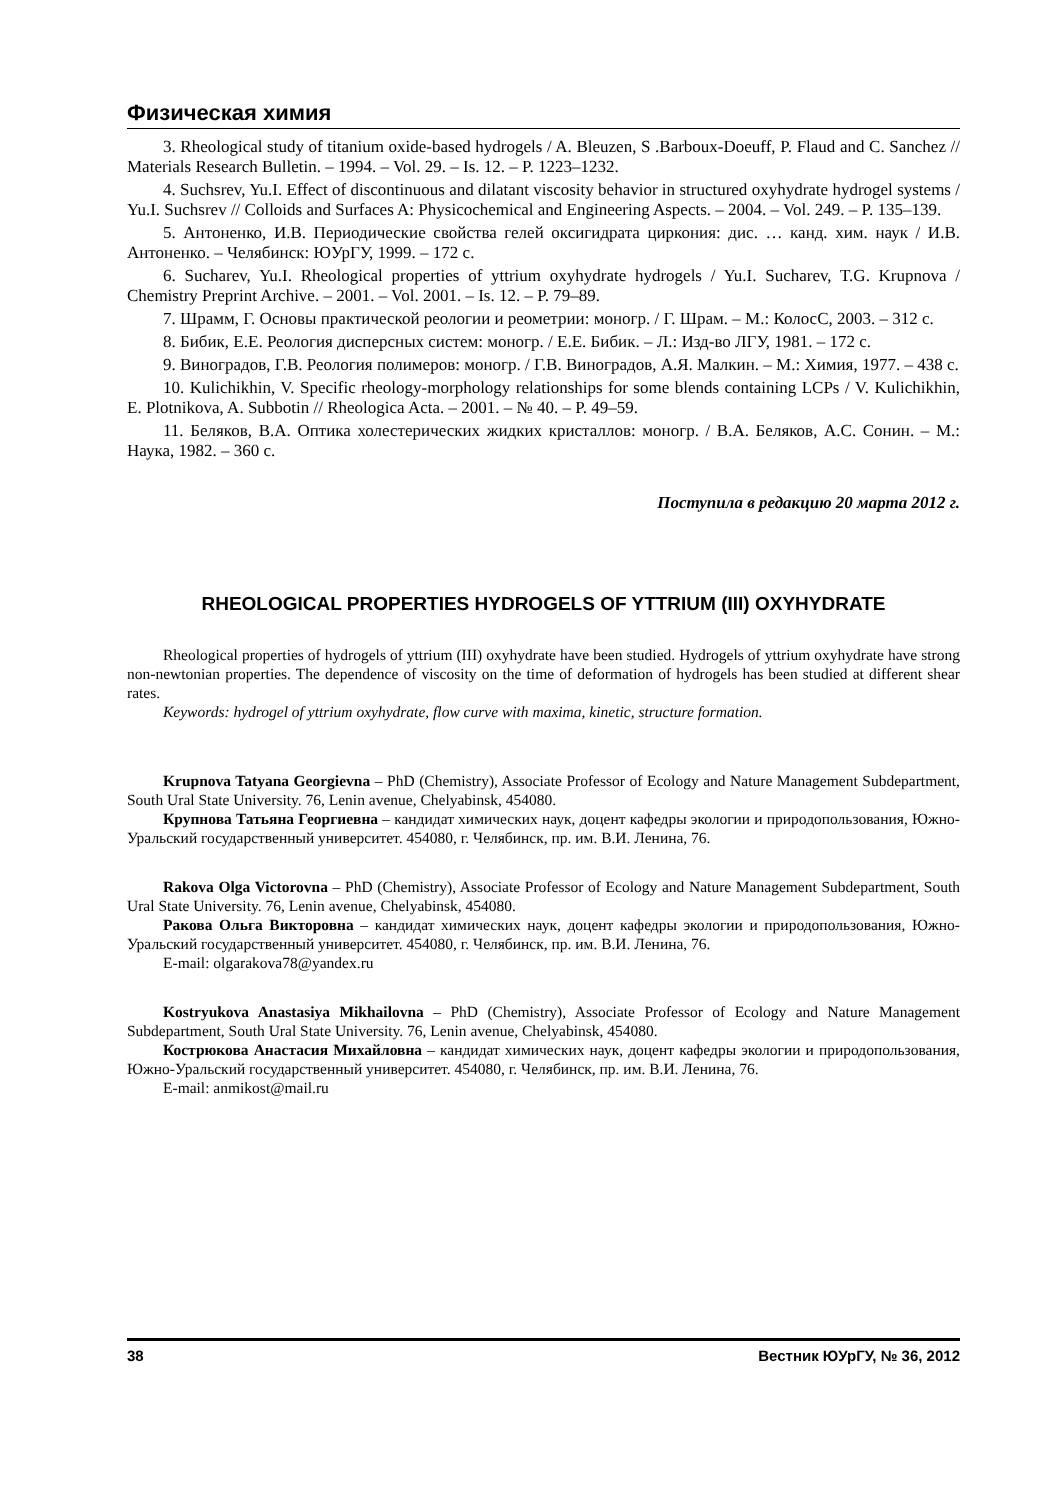Физическая химия
3. Rheological study of titanium oxide-based hydrogels / A. Bleuzen, S .Barboux-Doeuff, P. Flaud and C. Sanchez // Materials Research Bulletin. – 1994. – Vol. 29. – Is. 12. – P. 1223–1232.
4. Suchsrev, Yu.I. Effect of discontinuous and dilatant viscosity behavior in structured oxyhydrate hydrogel systems / Yu.I. Suchsrev // Colloids and Surfaces A: Physicochemical and Engineering Aspects. – 2004. – Vol. 249. – P. 135–139.
5. Антоненко, И.В. Периодические свойства гелей оксигидрата циркония: дис. … канд. хим. наук / И.В. Антоненко. – Челябинск: ЮУрГУ, 1999. – 172 с.
6. Sucharev, Yu.I. Rheological properties of yttrium oxyhydrate hydrogels / Yu.I. Sucharev, T.G. Krupnova / Chemistry Preprint Archive. – 2001. – Vol. 2001. – Is. 12. – P. 79–89.
7. Шрамм, Г. Основы практической реологии и реометрии: моногр. / Г. Шрам. – М.: КолосС, 2003. – 312 с.
8. Бибик, Е.Е. Реология дисперсных систем: моногр. / Е.Е. Бибик. – Л.: Изд-во ЛГУ, 1981. – 172 с.
9. Виноградов, Г.В. Реология полимеров: моногр. / Г.В. Виноградов, А.Я. Малкин. – М.: Химия, 1977. – 438 с.
10. Kulichikhin, V. Specific rheology-morphology relationships for some blends containing LCPs / V. Kulichikhin, E. Plotnikova, A. Subbotin // Rheologica Acta. – 2001. – № 40. – P. 49–59.
11. Беляков, В.А. Оптика холестерических жидких кристаллов: моногр. / В.А. Беляков, А.С. Сонин. – М.: Наука, 1982. – 360 с.
Поступила в редакцию 20 марта 2012 г.
RHEOLOGICAL PROPERTIES HYDROGELS OF YTTRIUM (III) OXYHYDRATE
Rheological properties of hydrogels of yttrium (III) oxyhydrate have been studied. Hydrogels of yttrium oxyhydrate have strong non-newtonian properties. The dependence of viscosity on the time of deformation of hydrogels has been studied at different shear rates.
Keywords: hydrogel of yttrium oxyhydrate, flow curve with maxima, kinetic, structure formation.
Krupnova Tatyana Georgievna – PhD (Chemistry), Associate Professor of Ecology and Nature Management Subdepartment, South Ural State University. 76, Lenin avenue, Chelyabinsk, 454080.
Крупнова Татьяна Георгиевна – кандидат химических наук, доцент кафедры экологии и природопользования, Южно-Уральский государственный университет. 454080, г. Челябинск, пр. им. В.И. Ленина, 76.
Rakova Olga Victorovna – PhD (Chemistry), Associate Professor of Ecology and Nature Management Subdepartment, South Ural State University. 76, Lenin avenue, Chelyabinsk, 454080.
Ракова Ольга Викторовна – кандидат химических наук, доцент кафедры экологии и природопользования, Южно-Уральский государственный университет. 454080, г. Челябинск, пр. им. В.И. Ленина, 76.
E-mail: olgarakova78@yandex.ru
Kostryukova Anastasiya Mikhailovna – PhD (Chemistry), Associate Professor of Ecology and Nature Management Subdepartment, South Ural State University. 76, Lenin avenue, Chelyabinsk, 454080.
Кострюкова Анастасия Михайловна – кандидат химических наук, доцент кафедры экологии и природопользования, Южно-Уральский государственный университет. 454080, г. Челябинск, пр. им. В.И. Ленина, 76.
E-mail: anmikost@mail.ru
38 Вестник ЮУрГУ, № 36, 2012